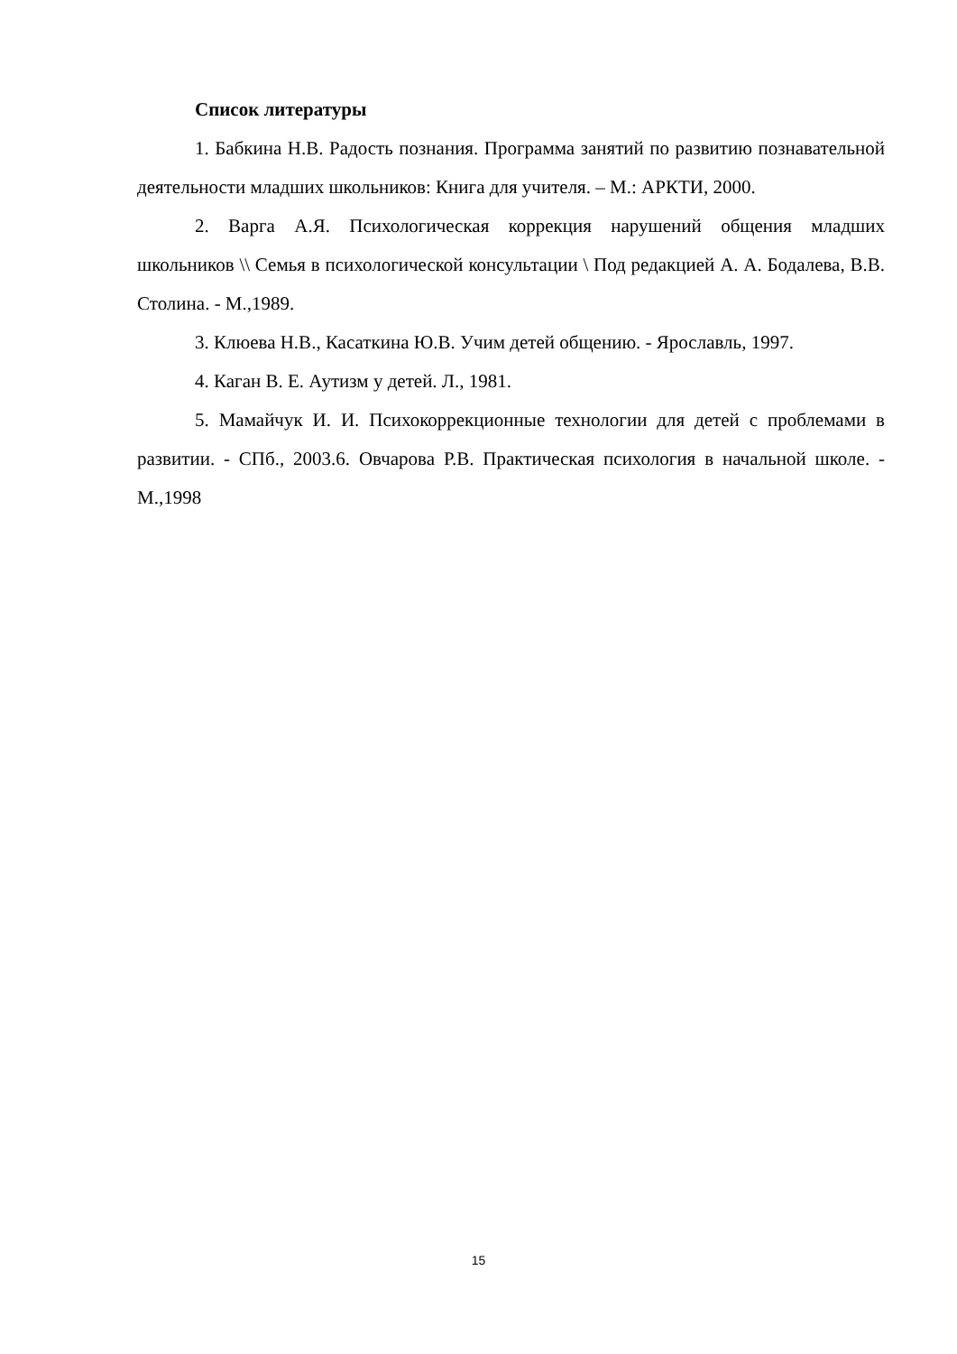Список литературы
1. Бабкина Н.В. Радость познания. Программа занятий по развитию познавательной деятельности младших школьников: Книга для учителя. – М.: АРКТИ, 2000.
2. Варга А.Я. Психологическая коррекция нарушений общения младших школьников \\ Семья в психологической консультации \ Под редакцией А. А. Бодалева, В.В. Столина. - М.,1989.
3. Клюева Н.В., Касаткина Ю.В. Учим детей общению. - Ярославль, 1997.
4. Каган В. Е. Аутизм у детей. Л., 1981.
5. Мамайчук И. И. Психокоррекционные технологии для детей с проблемами в развитии. - СПб., 2003.6. Овчарова Р.В. Практическая психология в начальной школе. - М.,1998
15